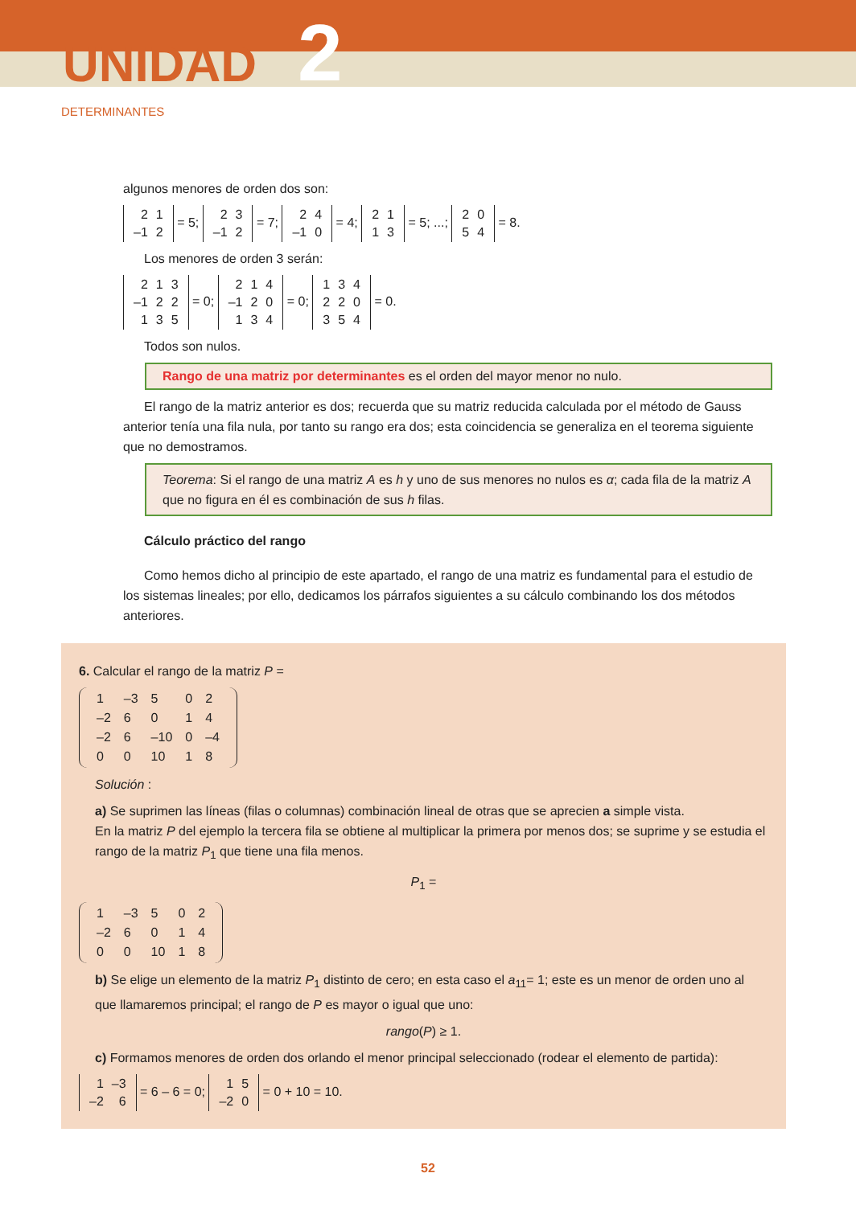UNIDAD 2
DETERMINANTES
algunos menores de orden dos son:
| 2 | 1 |
| –1 | 2 |
= 5;
| 2 | 3 |
| –1 | 2 |
= 7;
| 2 | 4 |
| –1 | 0 |
= 4;
| 2 | 1 |
| 1 | 3 |
= 5; ...;
| 2 | 0 |
| 5 | 4 |
= 8.
Los menores de orden 3 serán:
| 2 | 1 | 3 |
| –1 | 2 | 2 |
| 1 | 3 | 5 |
= 0;
| 2 | 1 | 4 |
| –1 | 2 | 0 |
| 1 | 3 | 4 |
= 0;
| 1 | 3 | 4 |
| 2 | 2 | 0 |
| 3 | 5 | 4 |
= 0.
Todos son nulos.
Rango de una matriz por determinantes es el orden del mayor menor no nulo.
El rango de la matriz anterior es dos; recuerda que su matriz reducida calculada por el método de Gauss anterior tenía una fila nula, por tanto su rango era dos; esta coincidencia se generaliza en el teorema siguiente que no demostramos.
Teorema: Si el rango de una matriz A es h y uno de sus menores no nulos es α; cada fila de la matriz A que no figura en él es combinación de sus h filas.
Cálculo práctico del rango
Como hemos dicho al principio de este apartado, el rango de una matriz es fundamental para el estudio de los sistemas lineales; por ello, dedicamos los párrafos siguientes a su cálculo combinando los dos métodos anteriores.
6. Calcular el rango de la matriz P =
| 1 | –3 | 5 | 0 | 2 |
| –2 | 6 | 0 | 1 | 4 |
| –2 | 6 | –10 | 0 | –4 |
| 0 | 0 | 10 | 1 | 8 |
Solución :
a) Se suprimen las líneas (filas o columnas) combinación lineal de otras que se aprecien a simple vista.
En la matriz P del ejemplo la tercera fila se obtiene al multiplicar la primera por menos dos; se suprime y se estudia el rango de la matriz P<sub>1</sub> que tiene una fila menos.
P<sub>1</sub> =
| 1 | –3 | 5 | 0 | 2 |
| –2 | 6 | 0 | 1 | 4 |
| 0 | 0 | 10 | 1 | 8 |
b) Se elige un elemento de la matriz P<sub>1</sub> distinto de cero; en esta caso el a<sub>11</sub>= 1; este es un menor de orden uno al que llamaremos principal; el rango de P es mayor o igual que uno:
rango(P) ≥ 1.
c) Formamos menores de orden dos orlando el menor principal seleccionado (rodear el elemento de partida):
| 1 | –3 |
| –2 | 6 |
= 6 – 6 = 0;
| 1 | 5 |
| –2 | 0 |
= 0 + 10 = 10.
52